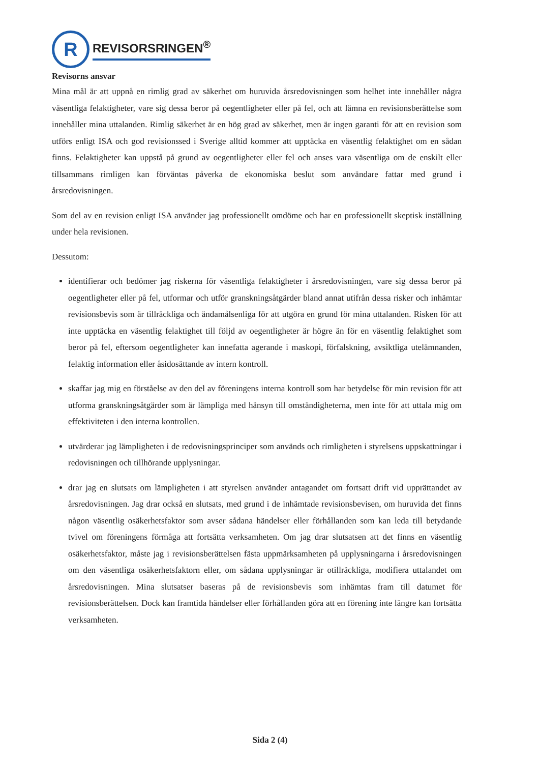R
REVISORSRINGEN<sup>®</sup>
Revisorns ansvar
Mina mål är att uppnå en rimlig grad av säkerhet om huruvida årsredovisningen som helhet inte innehåller några väsentliga felaktigheter, vare sig dessa beror på oegentligheter eller på fel, och att lämna en revisionsberättelse som innehåller mina uttalanden. Rimlig säkerhet är en hög grad av säkerhet, men är ingen garanti för att en revision som utförs enligt ISA och god revisionssed i Sverige alltid kommer att upptäcka en väsentlig felaktighet om en sådan finns. Felaktigheter kan uppstå på grund av oegentligheter eller fel och anses vara väsentliga om de enskilt eller tillsammans rimligen kan förväntas påverka de ekonomiska beslut som användare fattar med grund i årsredovisningen.
Som del av en revision enligt ISA använder jag professionellt omdöme och har en professionellt skeptisk inställning under hela revisionen.
Dessutom:
identifierar och bedömer jag riskerna för väsentliga felaktigheter i årsredovisningen, vare sig dessa beror på oegentligheter eller på fel, utformar och utför granskningsåtgärder bland annat utifrån dessa risker och inhämtar revisionsbevis som är tillräckliga och ändamålsenliga för att utgöra en grund för mina uttalanden. Risken för att inte upptäcka en väsentlig felaktighet till följd av oegentligheter är högre än för en väsentlig felaktighet som beror på fel, eftersom oegentligheter kan innefatta agerande i maskopi, förfalskning, avsiktliga utelämnanden, felaktig information eller åsidosättande av intern kontroll.
skaffar jag mig en förståelse av den del av föreningens interna kontroll som har betydelse för min revision för att utforma granskningsåtgärder som är lämpliga med hänsyn till omständigheterna, men inte för att uttala mig om effektiviteten i den interna kontrollen.
utvärderar jag lämpligheten i de redovisningsprinciper som används och rimligheten i styrelsens uppskattningar i redovisningen och tillhörande upplysningar.
drar jag en slutsats om lämpligheten i att styrelsen använder antagandet om fortsatt drift vid upprättandet av årsredovisningen. Jag drar också en slutsats, med grund i de inhämtade revisionsbevisen, om huruvida det finns någon väsentlig osäkerhetsfaktor som avser sådana händelser eller förhållanden som kan leda till betydande tvivel om föreningens förmåga att fortsätta verksamheten. Om jag drar slutsatsen att det finns en väsentlig osäkerhetsfaktor, måste jag i revisionsberättelsen fästa uppmärksamheten på upplysningarna i årsredovisningen om den väsentliga osäkerhetsfaktorn eller, om sådana upplysningar är otillräckliga, modifiera uttalandet om årsredovisningen. Mina slutsatser baseras på de revisionsbevis som inhämtas fram till datumet för revisionsberättelsen. Dock kan framtida händelser eller förhållanden göra att en förening inte längre kan fortsätta verksamheten.
Sida 2 (4)